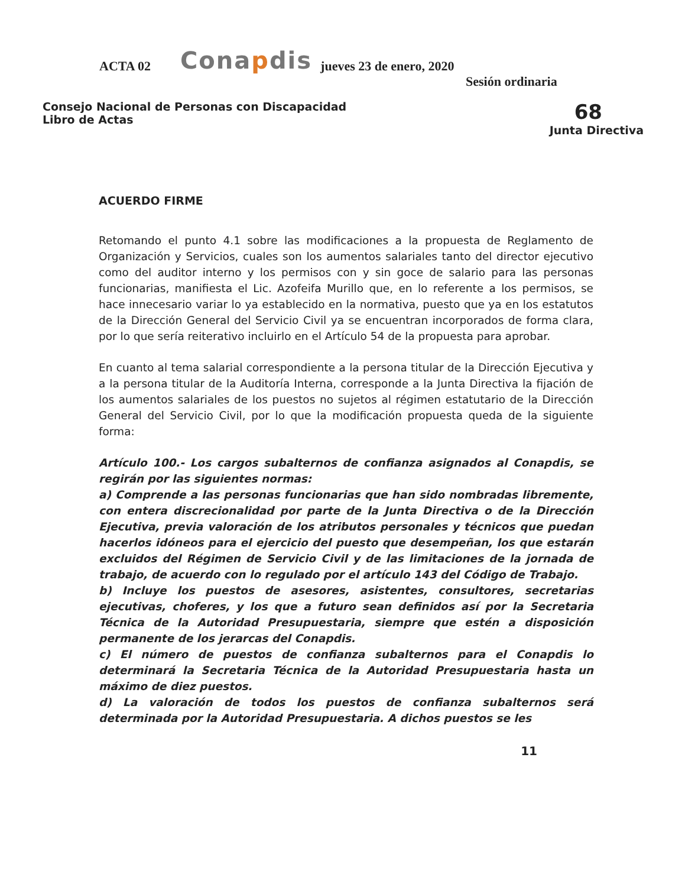ACTA 02
Conapdis
jueves 23 de enero, 2020
Sesión ordinaria
Consejo Nacional de Personas con Discapacidad
Libro de Actas
68
Junta Directiva
ACUERDO FIRME
Retomando el punto 4.1 sobre las modificaciones a la propuesta de Reglamento de Organización y Servicios, cuales son los aumentos salariales tanto del director ejecutivo como del auditor interno y los permisos con y sin goce de salario para las personas funcionarias, manifiesta el Lic. Azofeifa Murillo que, en lo referente a los permisos, se hace innecesario variar lo ya establecido en la normativa, puesto que ya en los estatutos de la Dirección General del Servicio Civil ya se encuentran incorporados de forma clara, por lo que sería reiterativo incluirlo en el Artículo 54 de la propuesta para aprobar.
En cuanto al tema salarial correspondiente a la persona titular de la Dirección Ejecutiva y a la persona titular de la Auditoría Interna, corresponde a la Junta Directiva la fijación de los aumentos salariales de los puestos no sujetos al régimen estatutario de la Dirección General del Servicio Civil, por lo que la modificación propuesta queda de la siguiente forma:
Artículo 100.- Los cargos subalternos de confianza asignados al Conapdis, se regirán por las siguientes normas:
a) Comprende a las personas funcionarias que han sido nombradas libremente, con entera discrecionalidad por parte de la Junta Directiva o de la Dirección Ejecutiva, previa valoración de los atributos personales y técnicos que puedan hacerlos idóneos para el ejercicio del puesto que desempeñan, los que estarán excluidos del Régimen de Servicio Civil y de las limitaciones de la jornada de trabajo, de acuerdo con lo regulado por el artículo 143 del Código de Trabajo.
b) Incluye los puestos de asesores, asistentes, consultores, secretarias ejecutivas, choferes, y los que a futuro sean definidos así por la Secretaria Técnica de la Autoridad Presupuestaria, siempre que estén a disposición permanente de los jerarcas del Conapdis.
c) El número de puestos de confianza subalternos para el Conapdis lo determinará la Secretaria Técnica de la Autoridad Presupuestaria hasta un máximo de diez puestos.
d) La valoración de todos los puestos de confianza subalternos será determinada por la Autoridad Presupuestaria. A dichos puestos se les
11